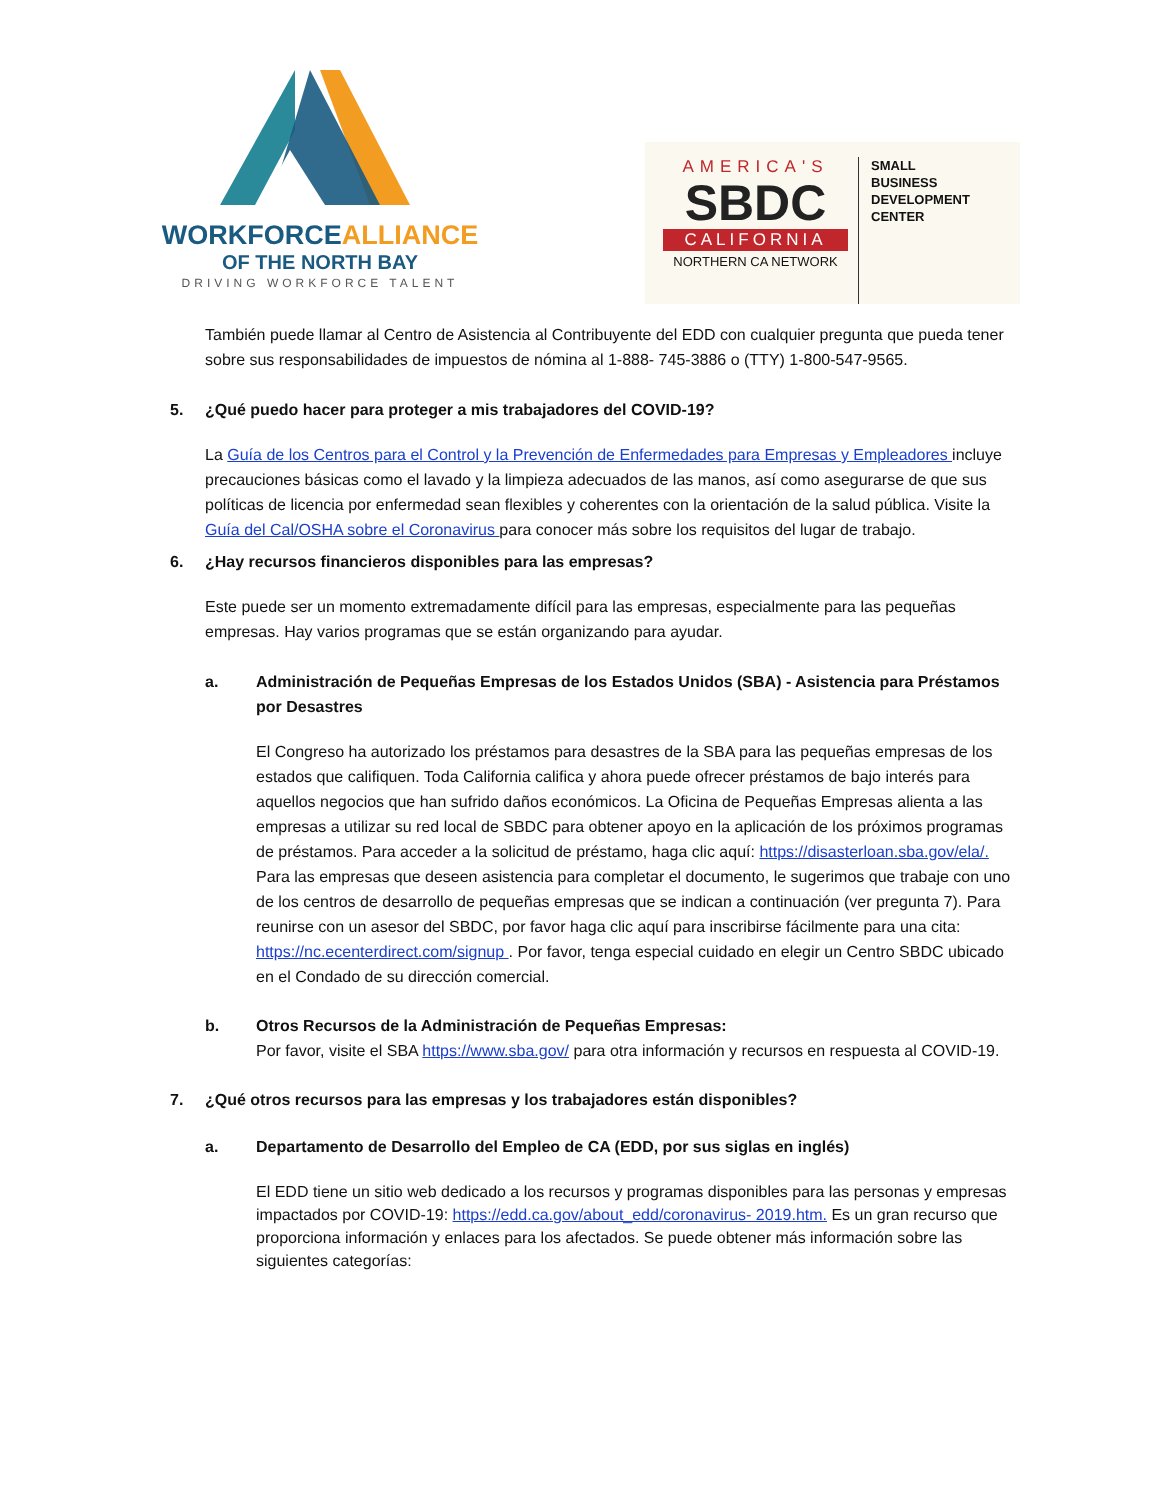WORKFORCEALLIANCE
OF THE NORTH BAY
DRIVING WORKFORCE TALENT
AMERICA'S
SBDC
CALIFORNIA
NORTHERN CA NETWORK
SMALL
BUSINESS
DEVELOPMENT
CENTER
También puede llamar al Centro de Asistencia al Contribuyente del EDD con cualquier pregunta que pueda tener sobre sus responsabilidades de impuestos de nómina al 1-888- 745-3886 o (TTY) 1-800-547-9565.
5. ¿Qué puedo hacer para proteger a mis trabajadores del COVID-19?
La Guía de los Centros para el Control y la Prevención de Enfermedades para Empresas y Empleadores incluye precauciones básicas como el lavado y la limpieza adecuados de las manos, así como asegurarse de que sus políticas de licencia por enfermedad sean flexibles y coherentes con la orientación de la salud pública. Visite la Guía del Cal/OSHA sobre el Coronavirus para conocer más sobre los requisitos del lugar de trabajo.
6. ¿Hay recursos financieros disponibles para las empresas?
Este puede ser un momento extremadamente difícil para las empresas, especialmente para las pequeñas empresas. Hay varios programas que se están organizando para ayudar.
a. Administración de Pequeñas Empresas de los Estados Unidos (SBA) - Asistencia para Préstamos por Desastres
El Congreso ha autorizado los préstamos para desastres de la SBA para las pequeñas empresas de los estados que califiquen. Toda California califica y ahora puede ofrecer préstamos de bajo interés para aquellos negocios que han sufrido daños económicos. La Oficina de Pequeñas Empresas alienta a las empresas a utilizar su red local de SBDC para obtener apoyo en la aplicación de los próximos programas de préstamos. Para acceder a la solicitud de préstamo, haga clic aquí: https://disasterloan.sba.gov/ela/. Para las empresas que deseen asistencia para completar el documento, le sugerimos que trabaje con uno de los centros de desarrollo de pequeñas empresas que se indican a continuación (ver pregunta 7). Para reunirse con un asesor del SBDC, por favor haga clic aquí para inscribirse fácilmente para una cita: https://nc.ecenterdirect.com/signup . Por favor, tenga especial cuidado en elegir un Centro SBDC ubicado en el Condado de su dirección comercial.
b. Otros Recursos de la Administración de Pequeñas Empresas:
Por favor, visite el SBA https://www.sba.gov/ para otra información y recursos en respuesta al COVID-19.
7. ¿Qué otros recursos para las empresas y los trabajadores están disponibles?
a. Departamento de Desarrollo del Empleo de CA (EDD, por sus siglas en inglés)
El EDD tiene un sitio web dedicado a los recursos y programas disponibles para las personas y empresas impactados por COVID-19: https://edd.ca.gov/about_edd/coronavirus- 2019.htm. Es un gran recurso que proporciona información y enlaces para los afectados. Se puede obtener más información sobre las siguientes categorías: